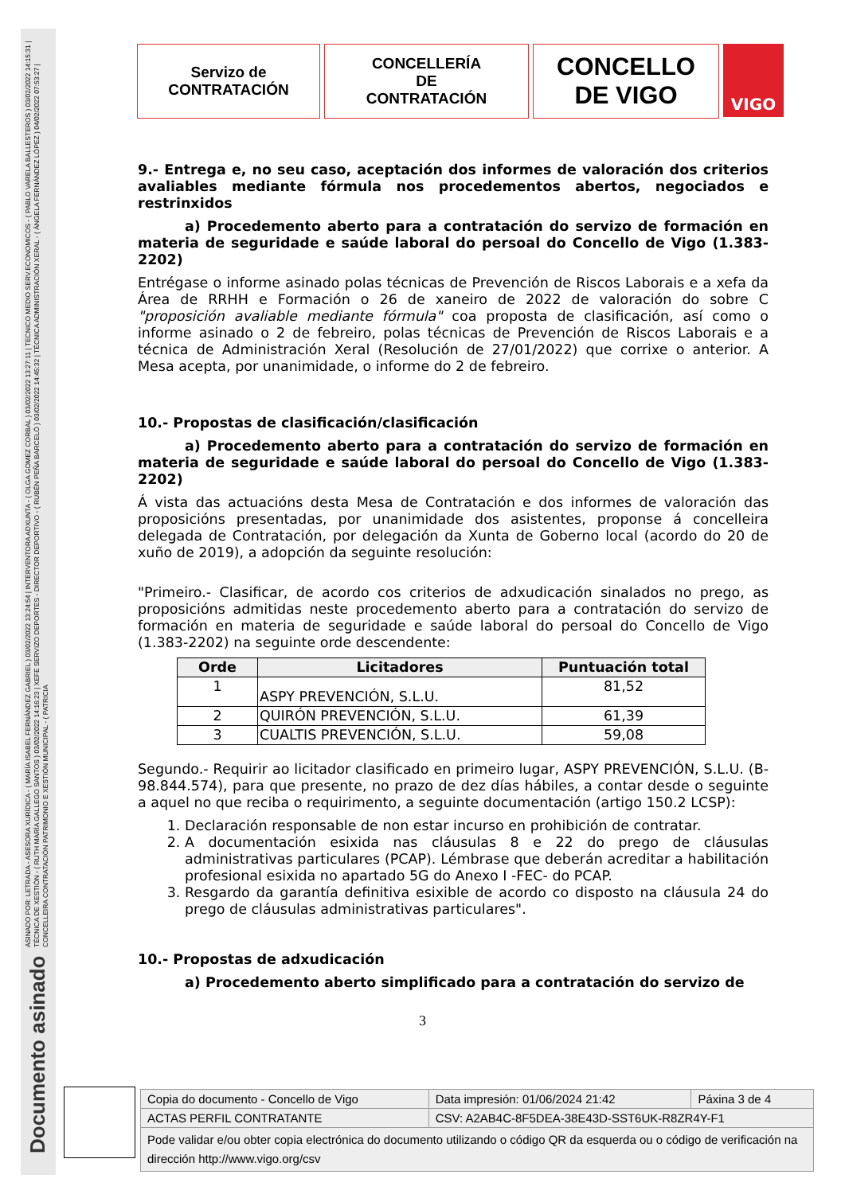ASINADO POR: LETRADA - ASESORA XURÍDICA - ( MARÍA ISABEL FERNÁNDEZ GABRIEL ) 03/02/2022 13:24:54 | INTERVENTORA ADXUNTA - ( OLGA GOMEZ CORBAL ) 03/02/2022 13:27:11 | TECNICO MEDIO SERV.ECONOMICOS - ( PABLO VARELA BALLESTEROS ) 03/02/2022 14:15:31 | TÉCNICA DE XESTIÓN - ( RUTH MARÍA GALLEGO SANTOS ) 03/02/2022 14:16:23 | XEFE SERVIZO DEPORTES - DIRECTOR DEPORTIVO - ( RUBÉN PEÑA BARCELÓ ) 03/02/2022 14:45:32 | TÉCNICA ADMINISTRACIÓN XERAL - ( ÁNGELA FERNÁNDEZ LÓPEZ ) 04/02/2022 07:53:27 | CONCELLEIRA CONTRATACIÓN PATRIMONIO E XESTIÓN MUNICIPAL - ( PATRICIA
Documento asinado
Servizo de
CONTRATACIÓN
CONCELLERÍA
DE
CONTRATACIÓN
CONCELLO
DE VIGO
VIGO
9.- Entrega e, no seu caso, aceptación dos informes de valoración dos criterios avaliables mediante fórmula nos procedementos abertos, negociados e restrinxidos
a) Procedemento aberto para a contratación do servizo de formación en materia de seguridade e saúde laboral do persoal do Concello de Vigo (1.383-2202)
Entrégase o informe asinado polas técnicas de Prevención de Riscos Laborais e a xefa da Área de RRHH e Formación o 26 de xaneiro de 2022 de valoración do sobre C "proposición avaliable mediante fórmula" coa proposta de clasificación, así como o informe asinado o 2 de febreiro, polas técnicas de Prevención de Riscos Laborais e a técnica de Administración Xeral (Resolución de 27/01/2022) que corrixe o anterior. A Mesa acepta, por unanimidade, o informe do 2 de febreiro.
10.- Propostas de clasificación/clasificación
a) Procedemento aberto para a contratación do servizo de formación en materia de seguridade e saúde laboral do persoal do Concello de Vigo (1.383-2202)
Á vista das actuacións desta Mesa de Contratación e dos informes de valoración das proposicións presentadas, por unanimidade dos asistentes, proponse á concelleira delegada de Contratación, por delegación da Xunta de Goberno local (acordo do 20 de xuño de 2019), a adopción da seguinte resolución:
"Primeiro.- Clasificar, de acordo cos criterios de adxudicación sinalados no prego, as proposicións admitidas neste procedemento aberto para a contratación do servizo de formación en materia de seguridade e saúde laboral do persoal do Concello de Vigo (1.383-2202) na seguinte orde descendente:
| Orde | Licitadores | Puntuación total |
| --- | --- | --- |
| 1 | ASPY PREVENCIÓN, S.L.U. | 81,52 |
| 2 | QUIRÓN PREVENCIÓN, S.L.U. | 61,39 |
| 3 | CUALTIS PREVENCIÓN, S.L.U. | 59,08 |
Segundo.- Requirir ao licitador clasificado en primeiro lugar, ASPY PREVENCIÓN, S.L.U. (B-98.844.574), para que presente, no prazo de dez días hábiles, a contar desde o seguinte a aquel no que reciba o requirimento, a seguinte documentación (artigo 150.2 LCSP):
1. Declaración responsable de non estar incurso en prohibición de contratar.
2. A documentación esixida nas cláusulas 8 e 22 do prego de cláusulas administrativas particulares (PCAP). Lémbrase que deberán acreditar a habilitación profesional esixida no apartado 5G do Anexo I -FEC- do PCAP.
3. Resgardo da garantía definitiva esixible de acordo co disposto na cláusula 24 do prego de cláusulas administrativas particulares".
10.- Propostas de adxudicación
a) Procedemento aberto simplificado para a contratación do servizo de
3
| Copia do documento - Concello de Vigo | Data impresión: 01/06/2024 21:42 | Páxina 3 de 4 |
| ACTAS PERFIL CONTRATANTE | CSV: A2AB4C-8F5DEA-38E43D-SST6UK-R8ZR4Y-F1 | |
| Pode validar e/ou obter copia electrónica do documento utilizando o código QR da esquerda ou o código de verificación na dirección http://www.vigo.org/csv | | |